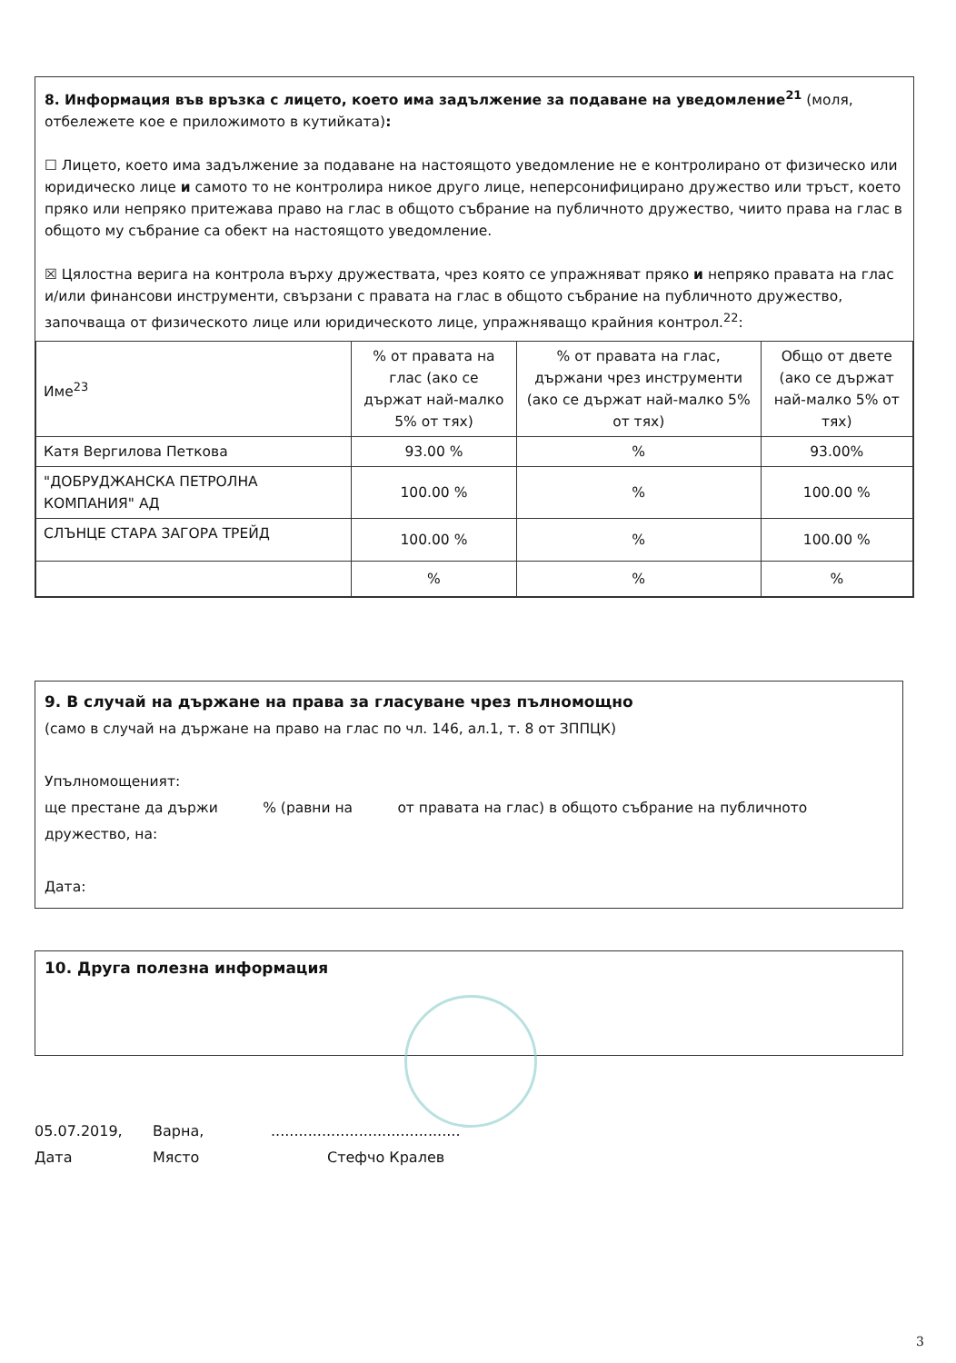8. Информация във връзка с лицето, което има задължение за подаване на уведомление<sup>21</sup> (моля, отбележете кое е приложимото в кутийката):
☐ Лицето, което има задължение за подаване на настоящото уведомление не е контролирано от физическо или юридическо лице и самото то не контролира никое друго лице, неперсонифицирано дружество или тръст, което пряко или непряко притежава право на глас в общото събрание на публичното дружество, чиито права на глас в общото му събрание са обект на настоящото уведомление.
☒ Цялостна верига на контрола върху дружествата, чрез която се упражняват пряко и непряко правата на глас и/или финансови инструменти, свързани с правата на глас в общото събрание на публичното дружество, започваща от физическото лице или юридическото лице, упражняващо крайния контрол.<sup>22</sup>:
| Име<sup>23</sup> | % от правата на глас (ако се държат най-малко 5% от тях) | % от правата на глас, държани чрез инструменти (ако се държат най-малко 5% от тях) | Общо от двете (ако се държат най-малко 5% от тях) |
| --- | --- | --- | --- |
| Катя Вергилова Петкова | 93.00 % | % | 93.00% |
| "ДОБРУДЖАНСКА ПЕТРОЛНА КОМПАНИЯ" АД | 100.00 % | % | 100.00 % |
| СЛЪНЦЕ СТАРА ЗАГОРА ТРЕЙД | 100.00 % | % | 100.00 % |
| | % | % | % |
9. В случай на държане на права за гласуване чрез пълномощно
(само в случай на държане на право на глас по чл. 146, ал.1, т. 8 от ЗППЦК)
Упълномощеният:
ще престане да държи % (равни на от правата на глас) в общото събрание на публичното дружество, на:
Дата:
10. Друга полезна информация
05.07.2019, Варна,.........................................
Дата Място Стефчо Кралев
3